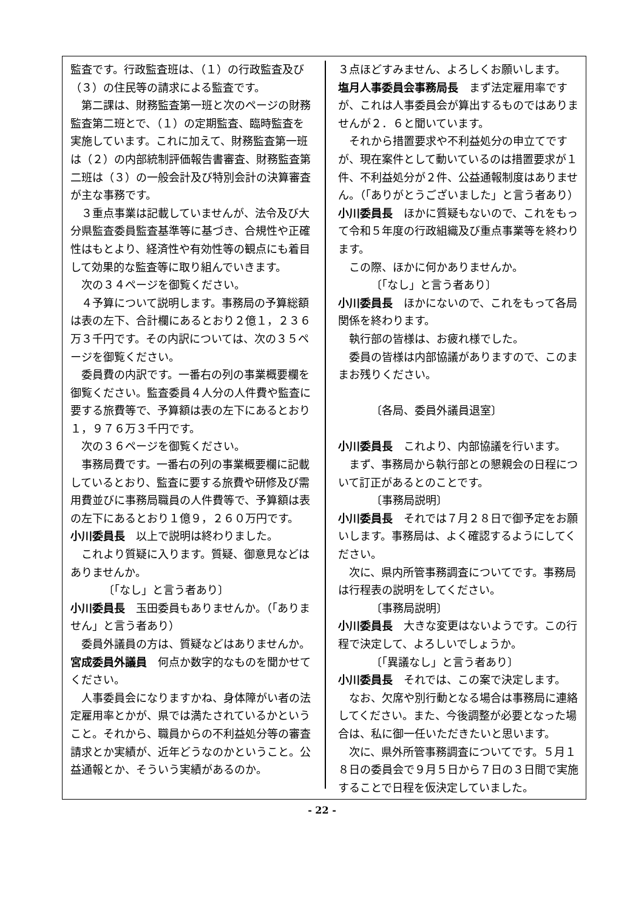監査です。行政監査班は、（１）の行政監査及び（３）の住民等の請求による監査です。
第二課は、財務監査第一班と次のページの財務監査第二班とで、（１）の定期監査、臨時監査を実施しています。これに加えて、財務監査第一班は（２）の内部統制評価報告書審査、財務監査第二班は（３）の一般会計及び特別会計の決算審査が主な事務です。
３重点事業は記載していませんが、法令及び大分県監査委員監査基準等に基づき、合規性や正確性はもとより、経済性や有効性等の観点にも着目して効果的な監査等に取り組んでいきます。
次の３４ページを御覧ください。
４予算について説明します。事務局の予算総額は表の左下、合計欄にあるとおり２億１，２３６万３千円です。その内訳については、次の３５ページを御覧ください。
委員費の内訳です。一番右の列の事業概要欄を御覧ください。監査委員４人分の人件費や監査に要する旅費等で、予算額は表の左下にあるとおり１，９７６万３千円です。
次の３６ページを御覧ください。
事務局費です。一番右の列の事業概要欄に記載しているとおり、監査に要する旅費や研修及び需用費並びに事務局職員の人件費等で、予算額は表の左下にあるとおり１億９，２６０万円です。
小川委員長　以上で説明は終わりました。
これより質疑に入ります。質疑、御意見などはありませんか。
〔「なし」と言う者あり〕
小川委員長　玉田委員もありませんか。（「ありません」と言う者あり）
委員外議員の方は、質疑などはありませんか。
宮成委員外議員　何点か数字的なものを聞かせてください。
人事委員会になりますかね、身体障がい者の法定雇用率とかが、県では満たされているかということ。それから、職員からの不利益処分等の審査請求とか実績が、近年どうなのかということ。公益通報とか、そういう実績があるのか。
３点ほどすみません、よろしくお願いします。
塩月人事委員会事務局長　まず法定雇用率ですが、これは人事委員会が算出するものではありませんが２．６と聞いています。
それから措置要求や不利益処分の申立てですが、現在案件として動いているのは措置要求が１件、不利益処分が２件、公益通報制度はありません。（「ありがとうございました」と言う者あり）
小川委員長　ほかに質疑もないので、これをもって令和５年度の行政組織及び重点事業等を終わります。
この際、ほかに何かありませんか。
〔「なし」と言う者あり〕
小川委員長　ほかにないので、これをもって各局関係を終わります。
執行部の皆様は、お疲れ様でした。
委員の皆様は内部協議がありますので、このままお残りください。
〔各局、委員外議員退室〕
小川委員長　これより、内部協議を行います。
まず、事務局から執行部との懇親会の日程について訂正があるとのことです。
〔事務局説明〕
小川委員長　それでは７月２８日で御予定をお願いします。事務局は、よく確認するようにしてください。
次に、県内所管事務調査についてです。事務局は行程表の説明をしてください。
〔事務局説明〕
小川委員長　大きな変更はないようです。この行程で決定して、よろしいでしょうか。
〔「異議なし」と言う者あり〕
小川委員長　それでは、この案で決定します。
なお、欠席や別行動となる場合は事務局に連絡してください。また、今後調整が必要となった場合は、私に御一任いただきたいと思います。
次に、県外所管事務調査についてです。５月１８日の委員会で９月５日から７日の３日間で実施することで日程を仮決定していました。
- 22 -